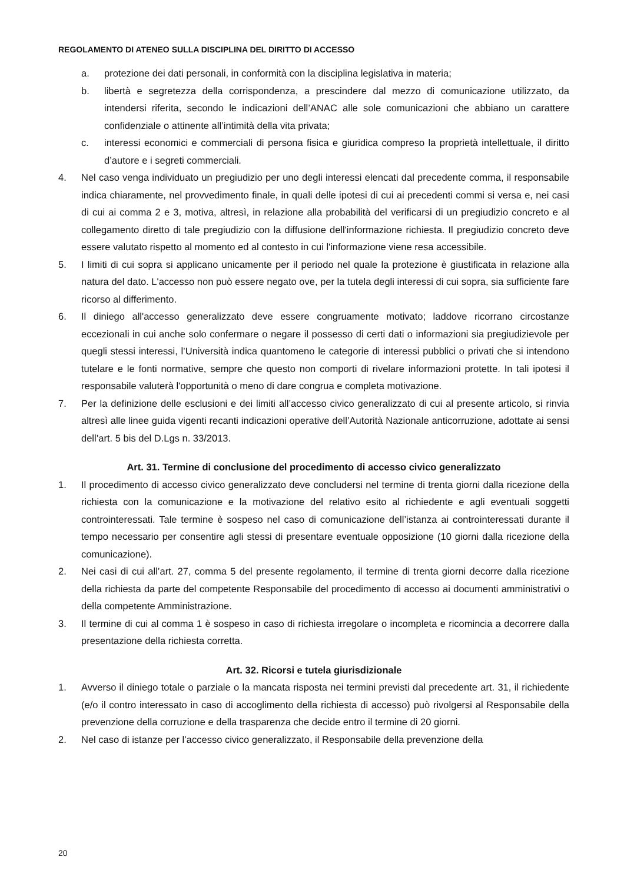REGOLAMENTO DI ATENEO SULLA DISCIPLINA DEL DIRITTO DI ACCESSO
a. protezione dei dati personali, in conformità con la disciplina legislativa in materia;
b. libertà e segretezza della corrispondenza, a prescindere dal mezzo di comunicazione utilizzato, da intendersi riferita, secondo le indicazioni dell’ANAC alle sole comunicazioni che abbiano un carattere confidenziale o attinente all’intimità della vita privata;
c. interessi economici e commerciali di persona fisica e giuridica compreso la proprietà intellettuale, il diritto d’autore e i segreti commerciali.
4. Nel caso venga individuato un pregiudizio per uno degli interessi elencati dal precedente comma, il responsabile indica chiaramente, nel provvedimento finale, in quali delle ipotesi di cui ai precedenti commi si versa e, nei casi di cui ai comma 2 e 3, motiva, altresì, in relazione alla probabilità del verificarsi di un pregiudizio concreto e al collegamento diretto di tale pregiudizio con la diffusione dell'informazione richiesta. Il pregiudizio concreto deve essere valutato rispetto al momento ed al contesto in cui l'informazione viene resa accessibile.
5. I limiti di cui sopra si applicano unicamente per il periodo nel quale la protezione è giustificata in relazione alla natura del dato. L'accesso non può essere negato ove, per la tutela degli interessi di cui sopra, sia sufficiente fare ricorso al differimento.
6. Il diniego all'accesso generalizzato deve essere congruamente motivato; laddove ricorrano circostanze eccezionali in cui anche solo confermare o negare il possesso di certi dati o informazioni sia pregiudizievole per quegli stessi interessi, l’Università indica quantomeno le categorie di interessi pubblici o privati che si intendono tutelare e le fonti normative, sempre che questo non comporti di rivelare informazioni protette. In tali ipotesi il responsabile valuterà l'opportunità o meno di dare congrua e completa motivazione.
7. Per la definizione delle esclusioni e dei limiti all’accesso civico generalizzato di cui al presente articolo, si rinvia altresì alle linee guida vigenti recanti indicazioni operative dell’Autorità Nazionale anticorruzione, adottate ai sensi dell’art. 5 bis del D.Lgs n. 33/2013.
Art. 31. Termine di conclusione del procedimento di accesso civico generalizzato
1. Il procedimento di accesso civico generalizzato deve concludersi nel termine di trenta giorni dalla ricezione della richiesta con la comunicazione e la motivazione del relativo esito al richiedente e agli eventuali soggetti controinteressati. Tale termine è sospeso nel caso di comunicazione dell’istanza ai controinteressati durante il tempo necessario per consentire agli stessi di presentare eventuale opposizione (10 giorni dalla ricezione della comunicazione).
2. Nei casi di cui all’art. 27, comma 5 del presente regolamento, il termine di trenta giorni decorre dalla ricezione della richiesta da parte del competente Responsabile del procedimento di accesso ai documenti amministrativi o della competente Amministrazione.
3. Il termine di cui al comma 1 è sospeso in caso di richiesta irregolare o incompleta e ricomincia a decorrere dalla presentazione della richiesta corretta.
Art. 32. Ricorsi e tutela giurisdizionale
1. Avverso il diniego totale o parziale o la mancata risposta nei termini previsti dal precedente art. 31, il richiedente (e/o il contro interessato in caso di accoglimento della richiesta di accesso) può rivolgersi al Responsabile della prevenzione della corruzione e della trasparenza che decide entro il termine di 20 giorni.
2. Nel caso di istanze per l’accesso civico generalizzato, il Responsabile della prevenzione della
20